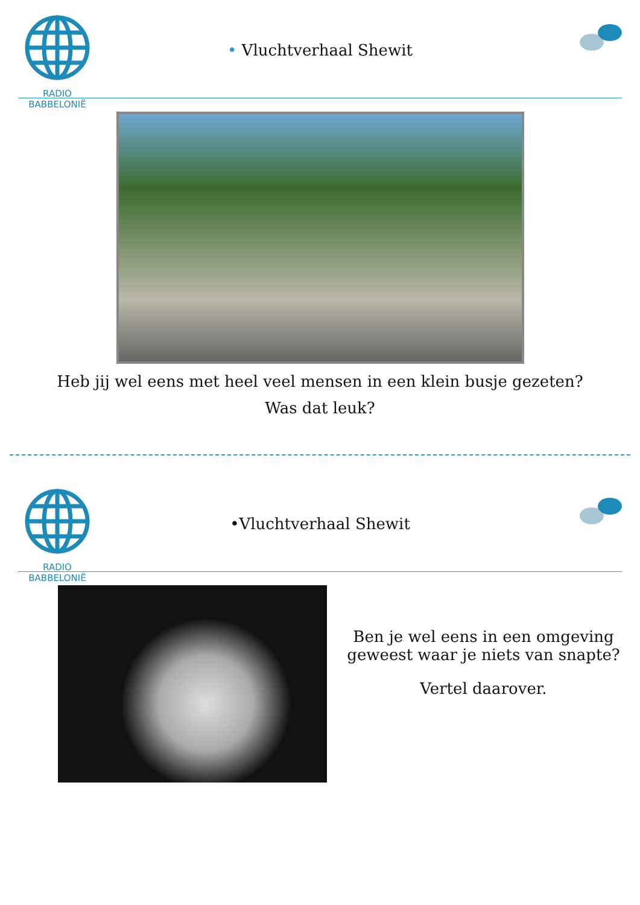RADIO BABBELONIË
• Vluchtverhaal Shewit
Heb jij wel eens met heel veel mensen in een klein busje gezeten?
Was dat leuk?
RADIO BABBELONIË
•Vluchtverhaal Shewit
Ben je wel eens in een omgeving
geweest waar je niets van snapte?
Vertel daarover.